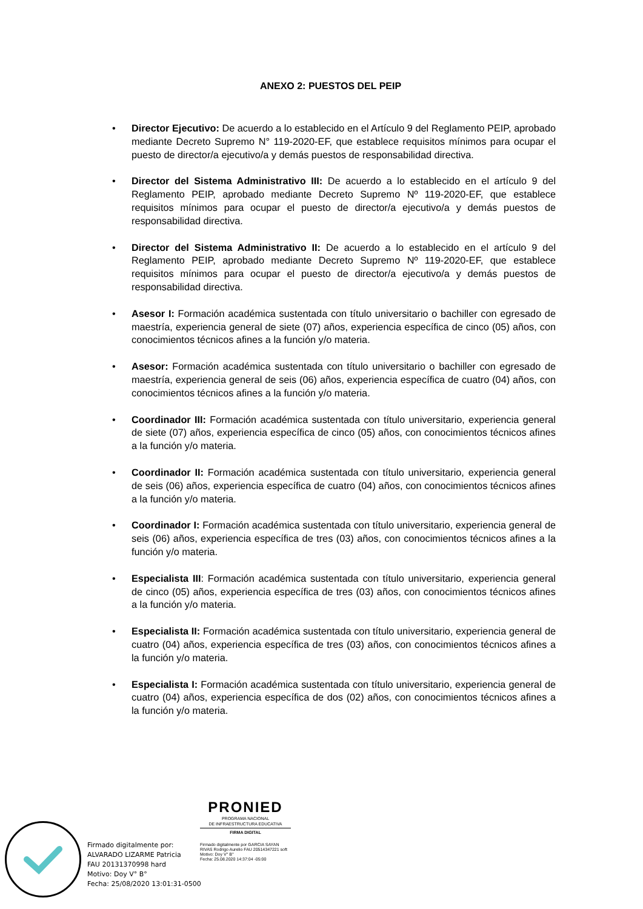ANEXO 2: PUESTOS DEL PEIP
• Director Ejecutivo: De acuerdo a lo establecido en el Artículo 9 del Reglamento PEIP, aprobado mediante Decreto Supremo N° 119-2020-EF, que establece requisitos mínimos para ocupar el puesto de director/a ejecutivo/a y demás puestos de responsabilidad directiva.
• Director del Sistema Administrativo III: De acuerdo a lo establecido en el artículo 9 del Reglamento PEIP, aprobado mediante Decreto Supremo Nº 119-2020-EF, que establece requisitos mínimos para ocupar el puesto de director/a ejecutivo/a y demás puestos de responsabilidad directiva.
• Director del Sistema Administrativo II: De acuerdo a lo establecido en el artículo 9 del Reglamento PEIP, aprobado mediante Decreto Supremo Nº 119-2020-EF, que establece requisitos mínimos para ocupar el puesto de director/a ejecutivo/a y demás puestos de responsabilidad directiva.
• Asesor I: Formación académica sustentada con título universitario o bachiller con egresado de maestría, experiencia general de siete (07) años, experiencia específica de cinco (05) años, con conocimientos técnicos afines a la función y/o materia.
• Asesor: Formación académica sustentada con título universitario o bachiller con egresado de maestría, experiencia general de seis (06) años, experiencia específica de cuatro (04) años, con conocimientos técnicos afines a la función y/o materia.
• Coordinador III: Formación académica sustentada con título universitario, experiencia general de siete (07) años, experiencia específica de cinco (05) años, con conocimientos técnicos afines a la función y/o materia.
• Coordinador II: Formación académica sustentada con título universitario, experiencia general de seis (06) años, experiencia específica de cuatro (04) años, con conocimientos técnicos afines a la función y/o materia.
• Coordinador I: Formación académica sustentada con título universitario, experiencia general de seis (06) años, experiencia específica de tres (03) años, con conocimientos técnicos afines a la función y/o materia.
• Especialista III: Formación académica sustentada con título universitario, experiencia general de cinco (05) años, experiencia específica de tres (03) años, con conocimientos técnicos afines a la función y/o materia.
• Especialista II: Formación académica sustentada con título universitario, experiencia general de cuatro (04) años, experiencia específica de tres (03) años, con conocimientos técnicos afines a la función y/o materia.
• Especialista I: Formación académica sustentada con título universitario, experiencia general de cuatro (04) años, experiencia específica de dos (02) años, con conocimientos técnicos afines a la función y/o materia.
Firmado digitalmente por:
ALVARADO LIZARME Patricia
FAU 20131370998 hard
Motivo: Doy V° B°
Fecha: 25/08/2020 13:01:31-0500
PRONIED
PROGRAMA NACIONAL
DE INFRAESTRUCTURA EDUCATIVA
FIRMA DIGITAL
Firmado digitalmente por GARCIA SAYAN RIVAS Rodrigo Aurelio FAU 20514347221 soft
Motivo: Doy V° B°
Fecha: 25.08.2020 14:37:04 -05:00